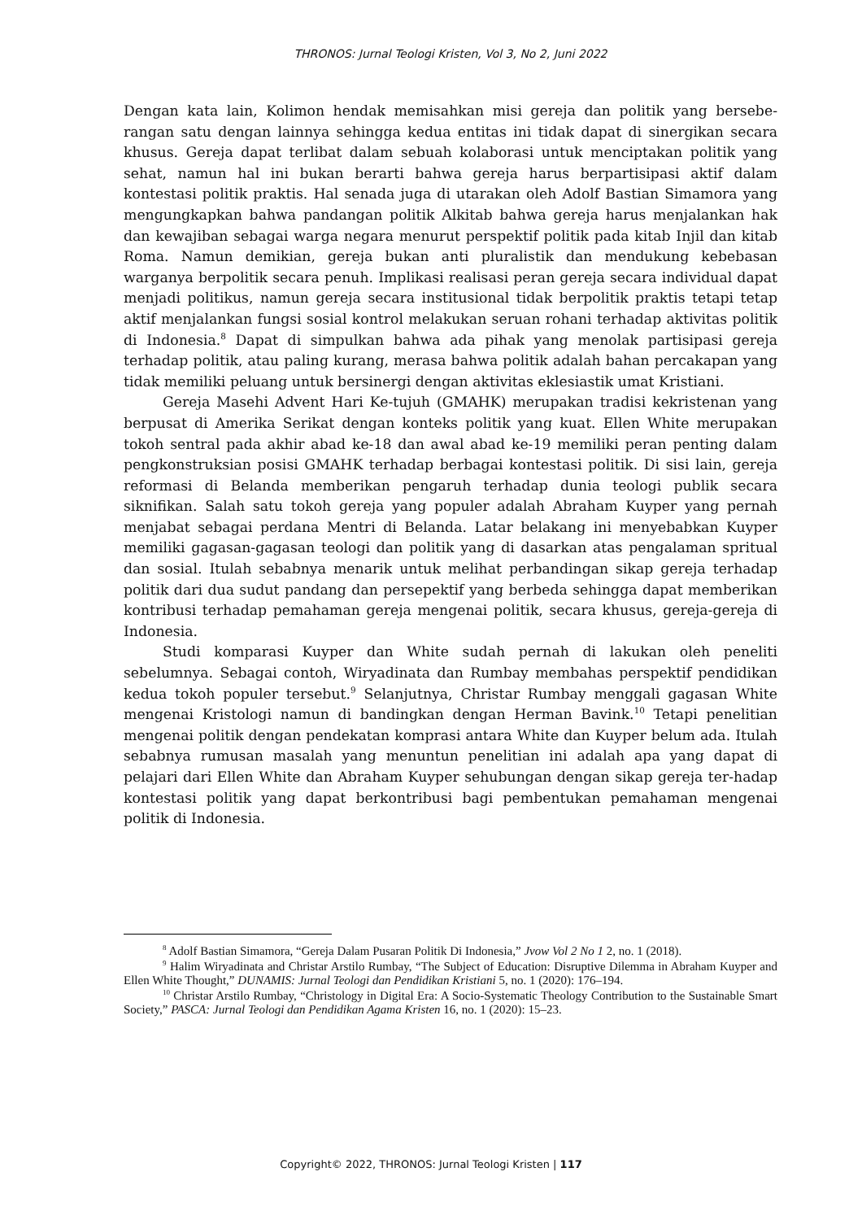THRONOS: Jurnal Teologi Kristen, Vol 3, No 2, Juni 2022
Dengan kata lain, Kolimon hendak memisahkan misi gereja dan politik yang bersebe-rangan satu dengan lainnya sehingga kedua entitas ini tidak dapat di sinergikan secara khusus. Gereja dapat terlibat dalam sebuah kolaborasi untuk menciptakan politik yang sehat, namun hal ini bukan berarti bahwa gereja harus berpartisipasi aktif dalam kontestasi politik praktis. Hal senada juga di utarakan oleh Adolf Bastian Simamora yang mengungkapkan bahwa pandangan politik Alkitab bahwa gereja harus menjalankan hak dan kewajiban sebagai warga negara menurut perspektif politik pada kitab Injil dan kitab Roma. Namun demikian, gereja bukan anti pluralistik dan mendukung kebebasan warganya berpolitik secara penuh. Implikasi realisasi peran gereja secara individual dapat menjadi politikus, namun gereja secara institusional tidak berpolitik praktis tetapi tetap aktif menjalankan fungsi sosial kontrol melakukan seruan rohani terhadap aktivitas politik di Indonesia.<sup>8</sup> Dapat di simpulkan bahwa ada pihak yang menolak partisipasi gereja terhadap politik, atau paling kurang, merasa bahwa politik adalah bahan percakapan yang tidak memiliki peluang untuk bersinergi dengan aktivitas eklesiastik umat Kristiani.
Gereja Masehi Advent Hari Ke-tujuh (GMAHK) merupakan tradisi kekristenan yang berpusat di Amerika Serikat dengan konteks politik yang kuat. Ellen White merupakan tokoh sentral pada akhir abad ke-18 dan awal abad ke-19 memiliki peran penting dalam pengkonstruksian posisi GMAHK terhadap berbagai kontestasi politik. Di sisi lain, gereja reformasi di Belanda memberikan pengaruh terhadap dunia teologi publik secara siknifikan. Salah satu tokoh gereja yang populer adalah Abraham Kuyper yang pernah menjabat sebagai perdana Mentri di Belanda. Latar belakang ini menyebabkan Kuyper memiliki gagasan-gagasan teologi dan politik yang di dasarkan atas pengalaman spritual dan sosial. Itulah sebabnya menarik untuk melihat perbandingan sikap gereja terhadap politik dari dua sudut pandang dan persepektif yang berbeda sehingga dapat memberikan kontribusi terhadap pemahaman gereja mengenai politik, secara khusus, gereja-gereja di Indonesia.
Studi komparasi Kuyper dan White sudah pernah di lakukan oleh peneliti sebelumnya. Sebagai contoh, Wiryadinata dan Rumbay membahas perspektif pendidikan kedua tokoh populer tersebut.<sup>9</sup> Selanjutnya, Christar Rumbay menggali gagasan White mengenai Kristologi namun di bandingkan dengan Herman Bavink.<sup>10</sup> Tetapi penelitian mengenai politik dengan pendekatan komprasi antara White dan Kuyper belum ada. Itulah sebabnya rumusan masalah yang menuntun penelitian ini adalah apa yang dapat di pelajari dari Ellen White dan Abraham Kuyper sehubungan dengan sikap gereja ter-hadap kontestasi politik yang dapat berkontribusi bagi pembentukan pemahaman mengenai politik di Indonesia.
<sup>8</sup> Adolf Bastian Simamora, “Gereja Dalam Pusaran Politik Di Indonesia,” Jvow Vol 2 No 1 2, no. 1 (2018).
<sup>9</sup> Halim Wiryadinata and Christar Arstilo Rumbay, “The Subject of Education: Disruptive Dilemma in Abraham Kuyper and Ellen White Thought,” DUNAMIS: Jurnal Teologi dan Pendidikan Kristiani 5, no. 1 (2020): 176–194.
<sup>10</sup> Christar Arstilo Rumbay, “Christology in Digital Era: A Socio-Systematic Theology Contribution to the Sustainable Smart Society,” PASCA: Jurnal Teologi dan Pendidikan Agama Kristen 16, no. 1 (2020): 15–23.
Copyright© 2022, THRONOS: Jurnal Teologi Kristen | 117